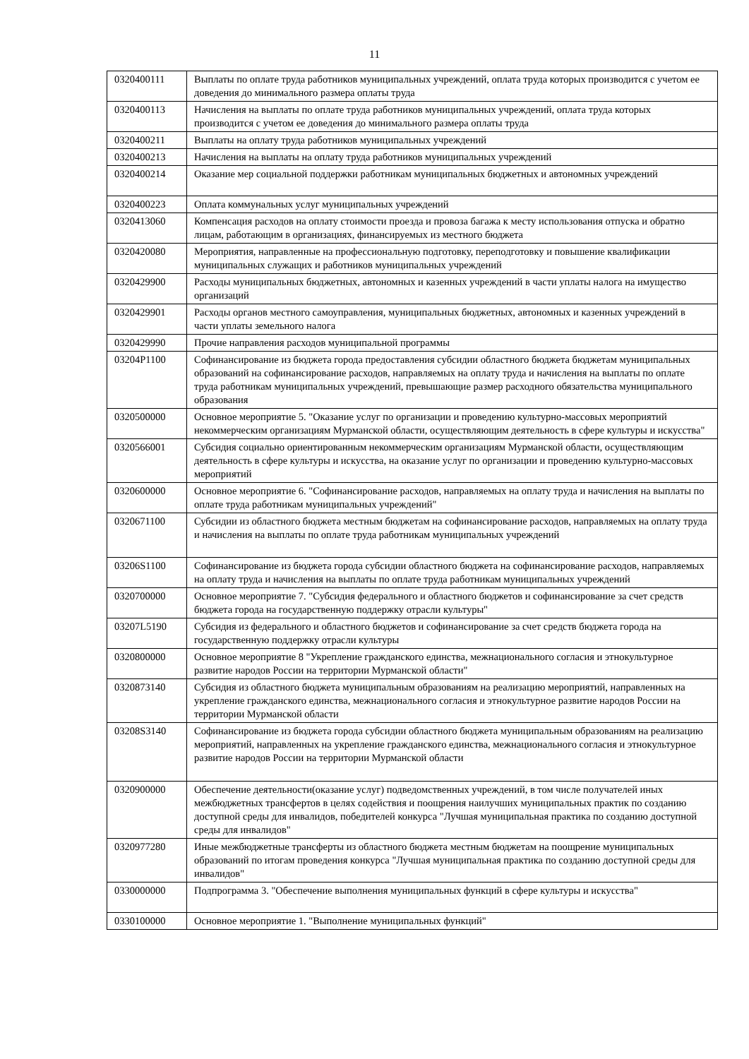11
| 0320400111 | Выплаты по оплате труда работников муниципальных учреждений, оплата труда которых производится с учетом ее доведения до минимального размера оплаты труда |
| 0320400113 | Начисления на выплаты по оплате труда работников муниципальных учреждений, оплата труда которых производится с учетом ее доведения до минимального размера оплаты труда |
| 0320400211 | Выплаты на оплату труда работников муниципальных учреждений |
| 0320400213 | Начисления на выплаты на оплату труда работников муниципальных учреждений |
| 0320400214 | Оказание мер социальной поддержки работникам муниципальных бюджетных и автономных учреждений |
| 0320400223 | Оплата коммунальных услуг муниципальных учреждений |
| 0320413060 | Компенсация расходов на оплату стоимости проезда и провоза багажа к месту использования отпуска и обратно лицам, работающим в организациях, финансируемых из местного бюджета |
| 0320420080 | Мероприятия, направленные на профессиональную подготовку, переподготовку и повышение квалификации муниципальных служащих и работников муниципальных учреждений |
| 0320429900 | Расходы муниципальных бюджетных, автономных и казенных учреждений в части уплаты налога на имущество организаций |
| 0320429901 | Расходы органов местного самоуправления, муниципальных бюджетных, автономных и казенных учреждений в части уплаты земельного налога |
| 0320429990 | Прочие направления расходов муниципальной программы |
| 03204P1100 | Софинансирование из бюджета города предоставления субсидии областного бюджета бюджетам муниципальных образований на софинансирование расходов, направляемых на оплату труда и начисления на выплаты по оплате труда работникам муниципальных учреждений, превышающие размер расходного обязательства муниципального образования |
| 0320500000 | Основное мероприятие 5. "Оказание услуг по организации и проведению культурно-массовых мероприятий некоммерческим организациям Мурманской области, осуществляющим деятельность в сфере культуры и искусства" |
| 0320566001 | Субсидия социально ориентированным некоммерческим организациям Мурманской области, осуществляющим деятельность в сфере культуры и искусства, на оказание услуг по организации и проведению культурно-массовых мероприятий |
| 0320600000 | Основное мероприятие 6. "Софинансирование расходов, направляемых на оплату труда и начисления на выплаты по оплате труда работникам муниципальных учреждений" |
| 0320671100 | Субсидии из областного бюджета местным бюджетам на софинансирование расходов, направляемых на оплату труда и начисления на выплаты по оплате труда работникам муниципальных учреждений |
| 03206S1100 | Софинансирование из бюджета города субсидии областного бюджета на софинансирование расходов, направляемых на оплату труда и начисления на выплаты по оплате труда работникам муниципальных учреждений |
| 0320700000 | Основное мероприятие 7. "Субсидия федерального и областного бюджетов и софинансирование за счет средств бюджета города на государственную поддержку отрасли культуры" |
| 03207L5190 | Субсидия из федерального и областного бюджетов и софинансирование за счет средств бюджета города на государственную поддержку отрасли культуры |
| 0320800000 | Основное мероприятие 8 "Укрепление гражданского единства, межнационального согласия и этнокультурное развитие народов России на территории Мурманской области" |
| 0320873140 | Субсидия из областного бюджета муниципальным образованиям на реализацию мероприятий, направленных на укрепление гражданского единства, межнационального согласия и этнокультурное развитие народов России на территории Мурманской области |
| 03208S3140 | Софинансирование из бюджета города субсидии областного бюджета муниципальным образованиям на реализацию мероприятий, направленных на укрепление гражданского единства, межнационального согласия и этнокультурное развитие народов России на территории Мурманской области |
| 0320900000 | Обеспечение деятельности(оказание услуг) подведомственных учреждений, в том числе получателей иных межбюджетных трансфертов в целях содействия и поощрения наилучших муниципальных практик по созданию доступной среды для инвалидов, победителей конкурса "Лучшая муниципальная практика по созданию доступной среды для инвалидов" |
| 0320977280 | Иные межбюджетные трансферты из областного бюджета местным бюджетам на поощрение муниципальных образований по итогам проведения конкурса "Лучшая муниципальная практика по созданию доступной среды для инвалидов" |
| 0330000000 | Подпрограмма 3. "Обеспечение выполнения муниципальных функций в сфере культуры и искусства" |
| 0330100000 | Основное мероприятие 1. "Выполнение муниципальных функций" |